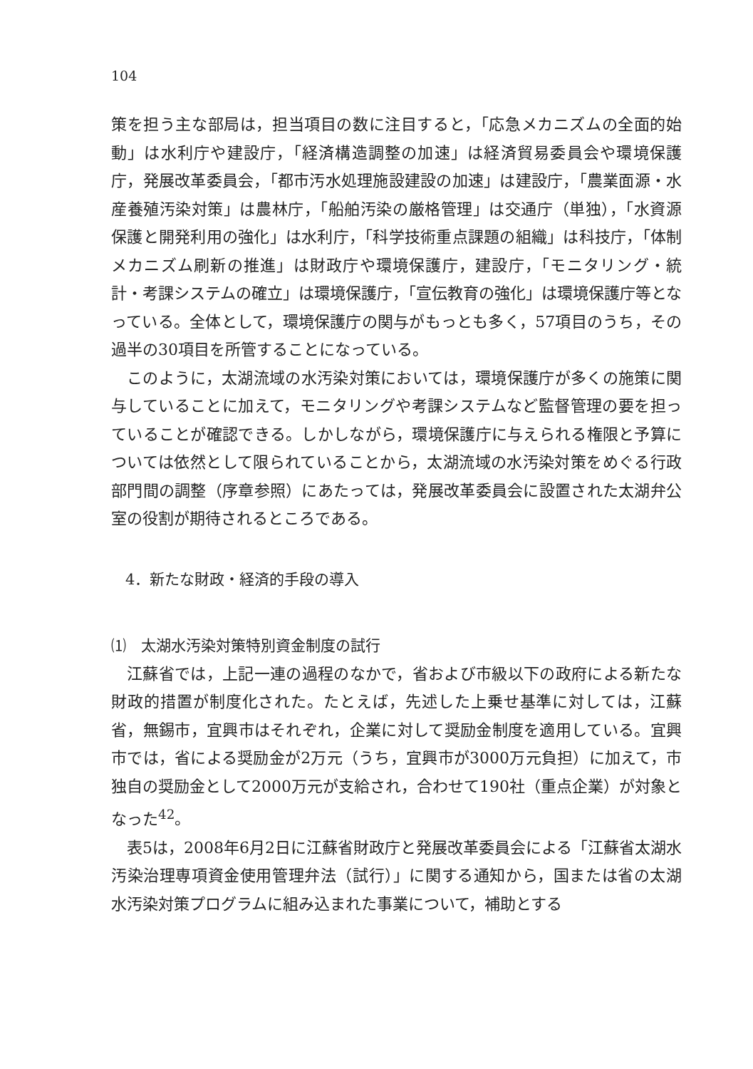104
策を担う主な部局は，担当項目の数に注目すると，「応急メカニズムの全面的始動」は水利庁や建設庁，「経済構造調整の加速」は経済貿易委員会や環境保護庁，発展改革委員会，「都市汚水処理施設建設の加速」は建設庁，「農業面源・水産養殖汚染対策」は農林庁，「船舶汚染の厳格管理」は交通庁（単独），「水資源保護と開発利用の強化」は水利庁，「科学技術重点課題の組織」は科技庁，「体制メカニズム刷新の推進」は財政庁や環境保護庁，建設庁，「モニタリング・統計・考課システムの確立」は環境保護庁，「宣伝教育の強化」は環境保護庁等となっている。全体として，環境保護庁の関与がもっとも多く，57項目のうち，その過半の30項目を所管することになっている。
このように，太湖流域の水汚染対策においては，環境保護庁が多くの施策に関与していることに加えて，モニタリングや考課システムなど監督管理の要を担っていることが確認できる。しかしながら，環境保護庁に与えられる権限と予算については依然として限られていることから，太湖流域の水汚染対策をめぐる行政部門間の調整（序章参照）にあたっては，発展改革委員会に設置された太湖弁公室の役割が期待されるところである。
4．新たな財政・経済的手段の導入
⑴　太湖水汚染対策特別資金制度の試行
江蘇省では，上記一連の過程のなかで，省および市級以下の政府による新たな財政的措置が制度化された。たとえば，先述した上乗せ基準に対しては，江蘇省，無錫市，宜興市はそれぞれ，企業に対して奨励金制度を適用している。宜興市では，省による奨励金が2万元（うち，宜興市が3000万元負担）に加えて，市独自の奨励金として2000万元が支給され，合わせて190社（重点企業）が対象となった<sup>42</sup>。
表5は，2008年6月2日に江蘇省財政庁と発展改革委員会による「江蘇省太湖水汚染治理専項資金使用管理弁法（試行）」に関する通知から，国または省の太湖水汚染対策プログラムに組み込まれた事業について，補助とする